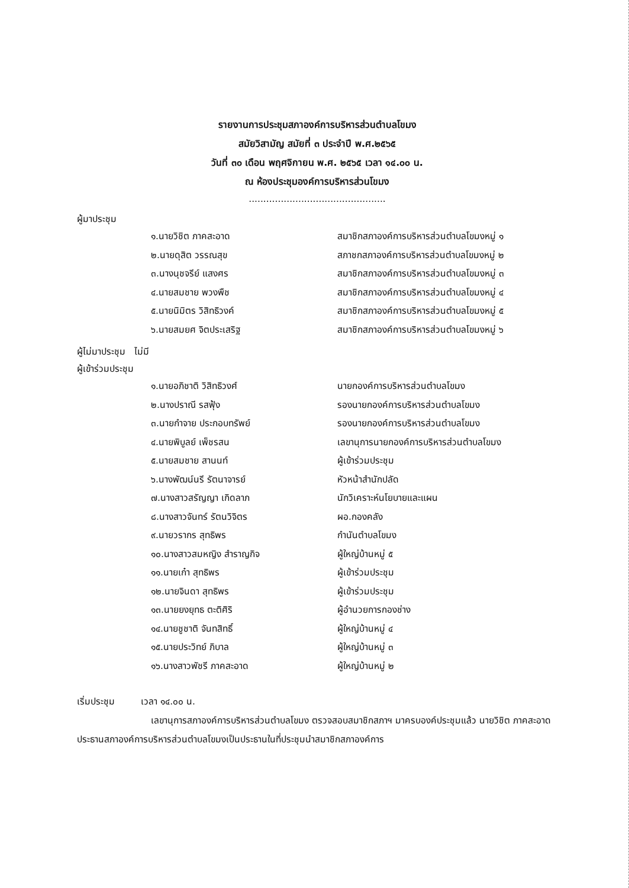รายงานการประชุมสภาองค์การบริหารส่วนตำบลโขมง
สมัยวิสามัญ สมัยที่ ๓ ประจำปี พ.ศ.๒๕๖๕
วันที่ ๓๐ เดือน พฤศจิกายน พ.ศ. ๒๕๖๕ เวลา ๑๔.๐๐ น.
ณ ห้องประชุมองค์การบริหารส่วนโขมง
...............................................
ผู้มาประชุม
| ๑.นายวิชิต ภาคสะอาด | สมาชิกสภาองค์การบริหารส่วนตำบลโขมงหมู่ ๑ |
| ๒.นายดุสิต วรรณสุข | สภาชกสภาองค์การบริหารส่วนตำบลโขมงหมู่ ๒ |
| ๓.นางนุชจรีย์ แสงศร | สมาชิกสภาองค์การบริหารส่วนตำบลโขมงหมู่ ๓ |
| ๔.นายสมชาย พวงพืช | สมาชิกสภาองค์การบริหารส่วนตำบลโขมงหมู่ ๔ |
| ๕.นายนิมิตร วิสิทธิวงค์ | สมาชิกสภาองค์การบริหารส่วนตำบลโขมงหมู่ ๕ |
| ๖.นายสมยศ จิตประเสริฐ | สมาชิกสภาองค์การบริหารส่วนตำบลโขมงหมู่ ๖ |
ผู้ไม่มาประชุม ไม่มี
ผู้เข้าร่วมประชุม
| ๑.นายอภิชาติ วิสิทธิวงศ์ | นายกองค์การบริหารส่วนตำบลโขมง |
| ๒.นางปราณี รสฟุ้ง | รองนายกองค์การบริหารส่วนตำบลโขมง |
| ๓.นายกำจาย ประกอบทรัพย์ | รองนายกองค์การบริหารส่วนตำบลโขมง |
| ๔.นายพิบูลย์ เพ็ชรสน | เลขานุการนายกองค์การบริหารส่วนตำบลโขมง |
| ๕.นายสมชาย สานนท์ | ผู้เข้าร่วมประชุม |
| ๖.นางพัฒน์นรี รัตนาจารย์ | หัวหน้าสำนักปลัด |
| ๗.นางสาวสรัญญา เกิดลาภ | นักวิเคราะห์นโยบายและแผน |
| ๘.นางสาวจันทร์ รัตนวิจิตร | ผอ.กองคลัง |
| ๙.นายวรากร สุทธิพร | กำนันตำบลโขมง |
| ๑๐.นางสาวสมหญิง สำราญกิจ | ผู้ใหญ่บ้านหมู่ ๕ |
| ๑๑.นายเก๋า สุทธิพร | ผู้เข้าร่วมประชุม |
| ๑๒.นายจินดา สุทธิพร | ผู้เข้าร่วมประชุม |
| ๑๓.นายยงยุทธ ตะติศิริ | ผู้อำนวยการกองช่าง |
| ๑๔.นายชูชาติ จันทสิทธิ์ | ผู้ใหญ่บ้านหมู่ ๔ |
| ๑๕.นายประวิทย์ ภิบาล | ผู้ใหญ่บ้านหมู่ ๓ |
| ๑๖.นางสาวพัชรี ภาคสะอาด | ผู้ใหญ่บ้านหมู่ ๒ |
เริ่มประชุม เวลา ๑๔.๐๐ น.
เลขานุการสภาองค์การบริหารส่วนตำบลโขมง ตรวจสอบสมาชิกสภาฯ มาครบองค์ประชุมแล้ว นายวิชิต ภาคสะอาด ประธานสภาองค์การบริหารส่วนตำบลโขมงเป็นประธานในที่ประชุมนำสมาชิกสภาองค์การ